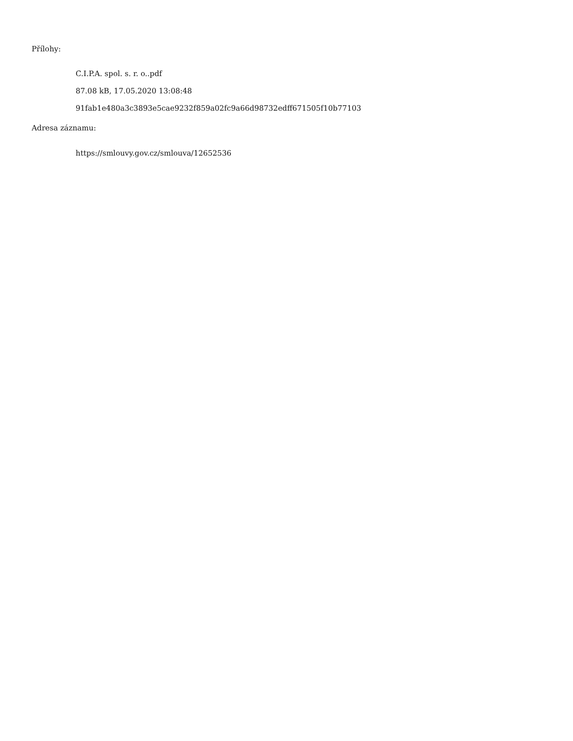Přílohy:
C.I.P.A. spol. s. r. o..pdf
87.08 kB, 17.05.2020 13:08:48
91fab1e480a3c3893e5cae9232f859a02fc9a66d98732edff671505f10b77103
Adresa záznamu:
https://smlouvy.gov.cz/smlouva/12652536